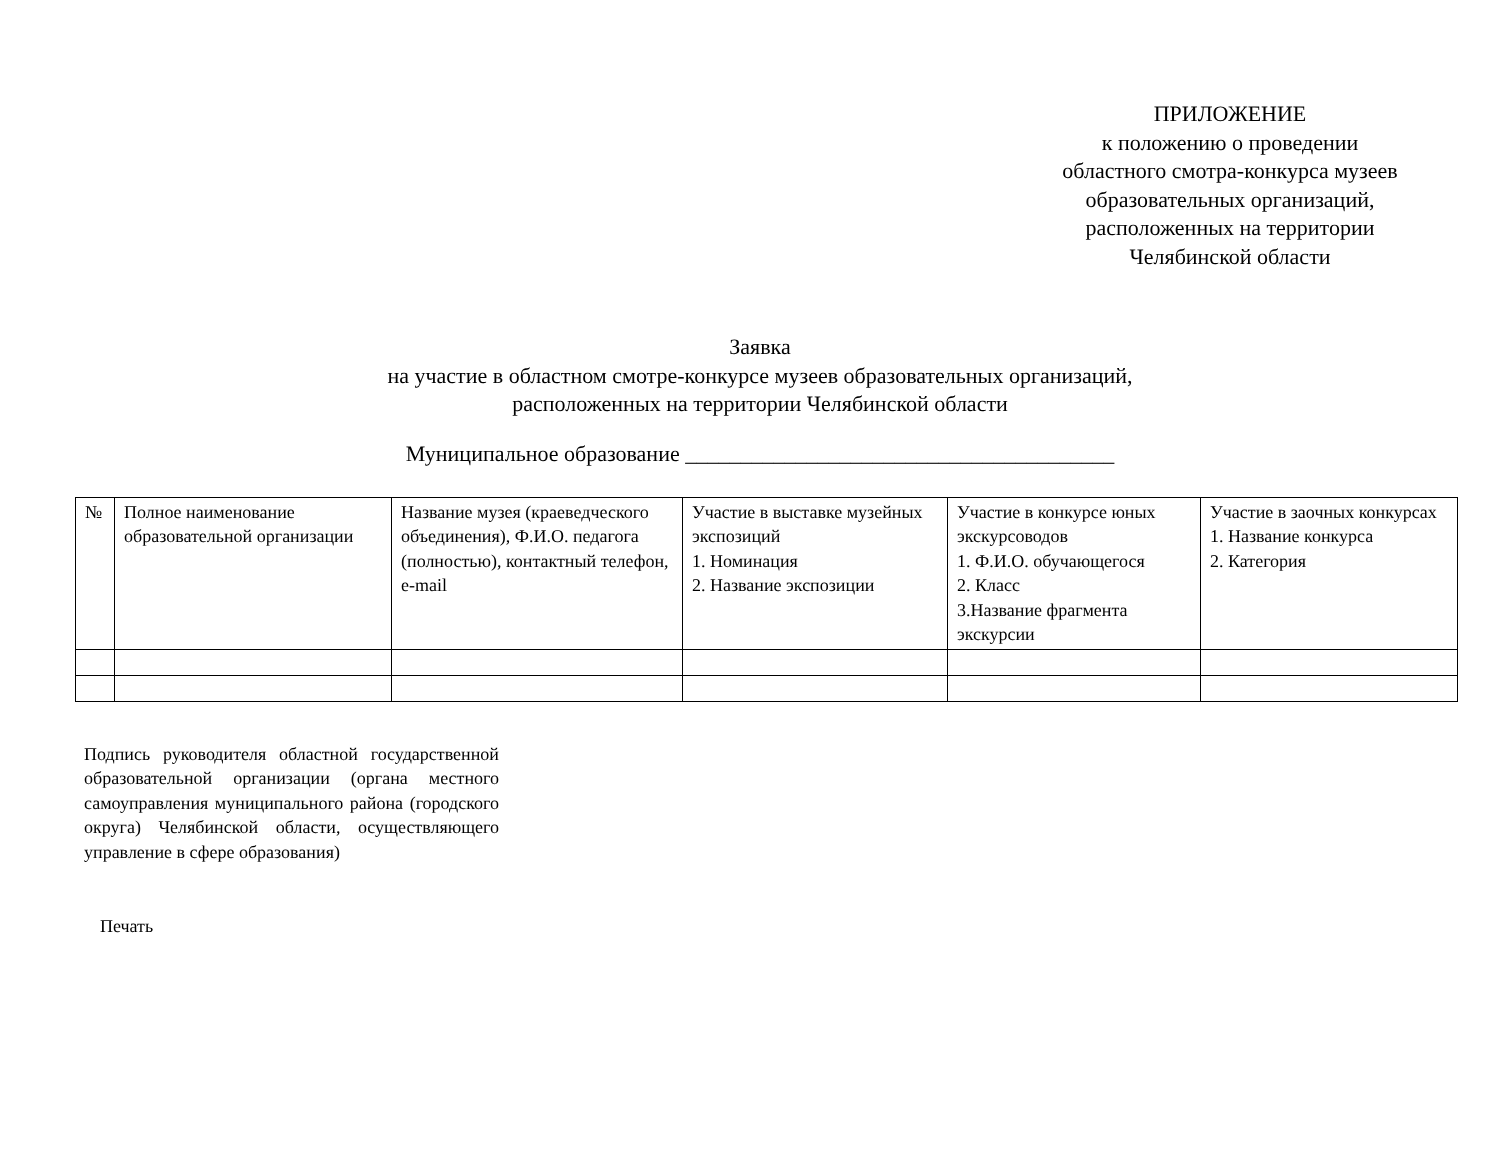ПРИЛОЖЕНИЕ
к положению о проведении
областного смотра-конкурса музеев
образовательных организаций,
расположенных на территории
Челябинской области
Заявка
на участие в областном смотре-конкурсе музеев образовательных организаций,
расположенных на территории Челябинской области
Муниципальное образование _______________________________________
| № | Полное наименование образовательной организации | Название музея (краеведческого объединения), Ф.И.О. педагога (полностью), контактный телефон, e-mail | Участие в выставке музейных экспозиций 1. Номинация 2. Название экспозиции | Участие в конкурсе юных экскурсоводов 1. Ф.И.О. обучающегося 2. Класс 3.Название фрагмента экскурсии | Участие в заочных конкурсах 1. Название конкурса 2. Категория |
| --- | --- | --- | --- | --- | --- |
Подпись руководителя областной государственной образовательной организации (органа местного самоуправления муниципального района (городского округа) Челябинской области, осуществляющего управление в сфере образования)
Печать